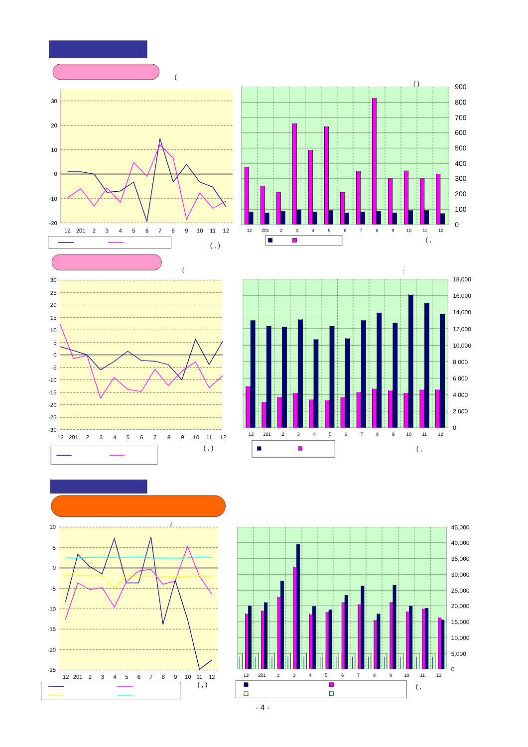(
30
20
10
0
-10
-20
12
201
2
3
4
5
6
7
8
9
10
11
12
( , )
( )
900
800
700
600
500
400
300
200
100
0
12
201
2
3
4
5
6
7
8
9
10
11
12
( ,
(
:
30
25
20
15
10
5
0
-5
-10
-15
-20
-25
-30
12
201
2
3
4
5
6
7
8
9
10
11
12
( , )
18,000
16,000
14,000
12,000
10,000
8,000
6,000
4,000
2,000
0
12
201
2
3
4
5
6
7
8
9
10
11
12
( ,
(
10
5
0
-5
-10
-15
-20
-25
12
201
2
3
4
5
6
7
8
9
10
11
12
( , )
45,000
40,000
35,000
30,000
25,000
20,000
15,000
10,000
5,000
0
12
201
2
3
4
5
6
7
8
9
10
11
12
( ,
- 4 -